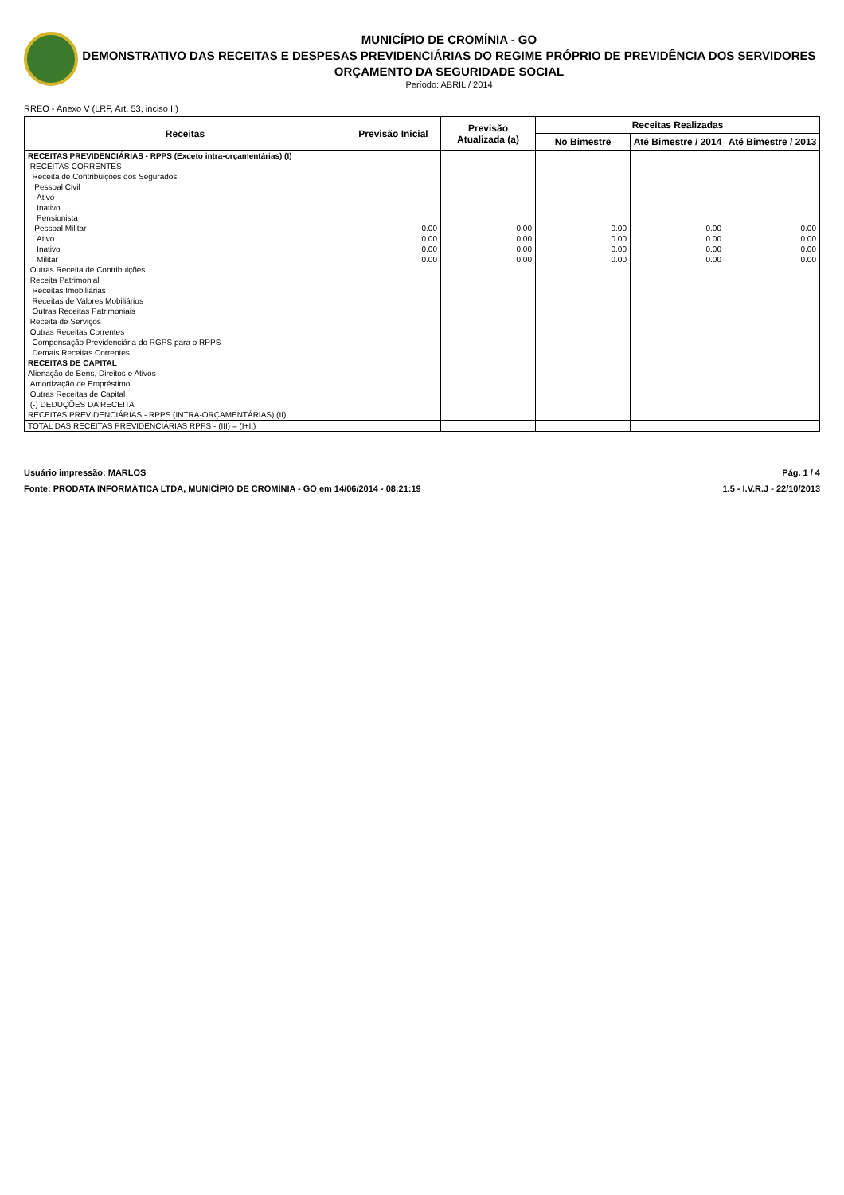MUNICÍPIO DE CROMÍNIA - GO
DEMONSTRATIVO DAS RECEITAS E DESPESAS PREVIDENCIÁRIAS DO REGIME PRÓPRIO DE PREVIDÊNCIA DOS SERVIDORES
ORÇAMENTO DA SEGURIDADE SOCIAL
Período: ABRIL / 2014
RREO - Anexo V (LRF, Art. 53, inciso II)
| Receitas | Previsão Inicial | Previsão Atualizada (a) | Receitas Realizadas | | |
| --- | --- | --- | --- | --- | --- |
| | | | No Bimestre | Até Bimestre / 2014 | Até Bimestre / 2013 |
| RECEITAS PREVIDENCIÁRIAS - RPPS (Exceto intra-orçamentárias) (I) | | | | | |
| RECEITAS CORRENTES | | | | | |
| Receita de Contribuições dos Segurados | | | | | |
| Pessoal Civil | | | | | |
| Ativo | | | | | |
| Inativo | | | | | |
| Pensionista | | | | | |
| Pessoal Militar | 0.00 | 0.00 | 0.00 | 0.00 | 0.00 |
| Ativo | 0.00 | 0.00 | 0.00 | 0.00 | 0.00 |
| Inativo | 0.00 | 0.00 | 0.00 | 0.00 | 0.00 |
| Militar | 0.00 | 0.00 | 0.00 | 0.00 | 0.00 |
| Outras Receita de Contribuições | | | | | |
| Receita Patrimonial | | | | | |
| Receitas Imobiliárias | | | | | |
| Receitas de Valores Mobiliários | | | | | |
| Outras Receitas Patrimoniais | | | | | |
| Receita de Serviços | | | | | |
| Outras Receitas Correntes | | | | | |
| Compensação Previdenciária do RGPS para o RPPS | | | | | |
| Demais Receitas Correntes | | | | | |
| RECEITAS DE CAPITAL | | | | | |
| Alienação de Bens, Direitos e Ativos | | | | | |
| Amortização de Empréstimo | | | | | |
| Outras Receitas de Capital | | | | | |
| (-) DEDUÇÕES DA RECEITA | | | | | |
| RECEITAS PREVIDENCIÁRIAS - RPPS (INTRA-ORÇAMENTÁRIAS) (II) | | | | | |
| TOTAL DAS RECEITAS PREVIDENCIÁRIAS RPPS - (III) = (I+II) | | | | | |
Usuário impressão: MARLOS Pág. 1 / 4
Fonte: PRODATA INFORMÁTICA LTDA, MUNICÍPIO DE CROMÍNIA - GO em 14/06/2014 - 08:21:19 1.5 - I.V.R.J - 22/10/2013